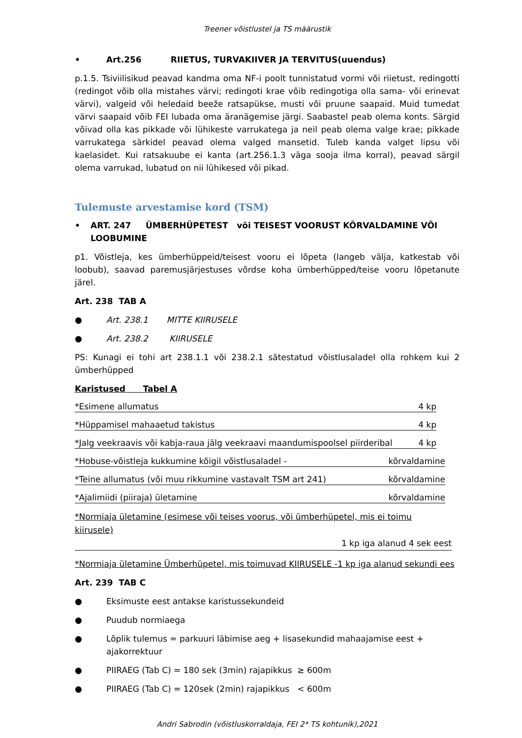Treener võistlustel ja TS määrustik
• Art.256 RIIETUS, TURVAKIIVER JA TERVITUS(uuendus)
p.1.5. Tsiviilisikud peavad kandma oma NF-i poolt tunnistatud vormi või riietust, redingotti (redingot võib olla mistahes värvi; redingoti krae võib redingotiga olla sama- või erinevat värvi), valgeid või heledaid beeže ratsapükse, musti või pruune saapaid. Muid tumedat värvi saapaid võib FEI lubada oma äranägemise järgi. Saabastel peab olema konts. Särgid võivad olla kas pikkade või lühikeste varrukatega ja neil peab olema valge krae; pikkade varrukatega särkidel peavad olema valged mansetid. Tuleb kanda valget lipsu või kaelasidet. Kui ratsakuube ei kanta (art.256.1.3 väga sooja ilma korral), peavad särgil olema varrukad, lubatud on nii lühikesed või pikad.
Tulemuste arvestamise kord (TSM)
• ART. 247 ÜMBERHÜPETEST või TEISEST VOORUST KÕRVALDAMINE VÕI LOOBUMINE
p1. Võistleja, kes ümberhüppeid/teisest vooru ei lõpeta (langeb välja, katkestab või loobub), saavad paremusjärjestuses võrdse koha ümberhüpped/teise vooru lõpetanute järel.
Art. 238 TAB A
● Art. 238.1 MITTE KIIRUSELE
● Art. 238.2 KIIRUSELE
PS: Kunagi ei tohi art 238.1.1 või 238.2.1 sätestatud võistlusaladel olla rohkem kui 2 ümberhüpped
Karistused Tabel A
*Esimene allumatus 4 kp
*Hüppamisel mahaaetud takistus 4 kp
*Jalg veekraavis või kabja-raua jälg veekraavi maandumispoolsel piirderibal 4 kp
*Hobuse-võistleja kukkumine kõigil võistlusaladel - kõrvaldamine
*Teine allumatus (või muu rikkumine vastavalt TSM art 241) kõrvaldamine
*Ajalimiidi (piiraja) ületamine kõrvaldamine
*Normiaja ületamine (esimese või teises voorus, või ümberhüpetel, mis ei toimu kiirusele)
1 kp iga alanud 4 sek eest
*Normiaja ületamine Ümberhüpetel, mis toimuvad KIIRUSELE -1 kp iga alanud sekundi ees
Art. 239 TAB C
● Eksimuste eest antakse karistussekundeid
● Puudub normiaega
● Lõplik tulemus = parkuuri läbimise aeg + lisasekundid mahaajamise eest + ajakorrektuur
● PIIRAEG (Tab C) = 180 sek (3min) rajapikkus ≥ 600m
● PIIRAEG (Tab C) = 120sek (2min) rajapikkus < 600m
Andri Sabrodin (võistluskorraldaja, FEI 2* TS kohtunik),2021